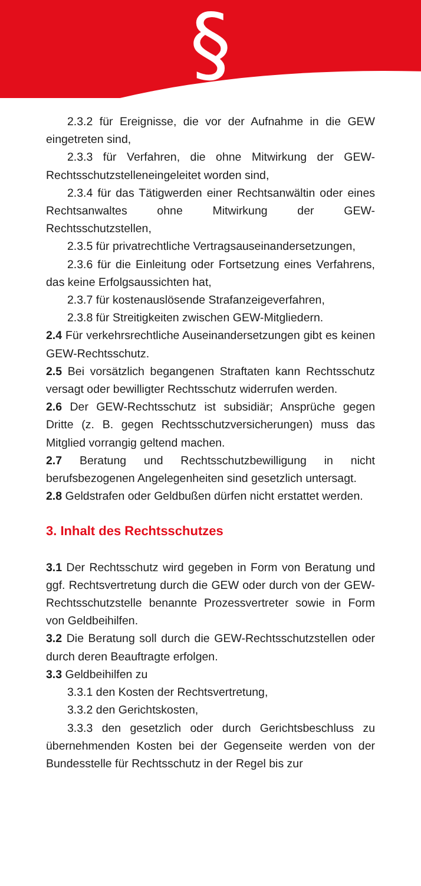§
2.3.2 für Ereignisse, die vor der Aufnahme in die GEW eingetreten sind,
2.3.3 für Verfahren, die ohne Mitwirkung der GEW-Rechtsschutzstelleneingeleitet worden sind,
2.3.4 für das Tätigwerden einer Rechtsanwältin oder eines Rechtsanwaltes ohne Mitwirkung der GEW- Rechtsschutzstellen,
2.3.5 für privatrechtliche Vertragsauseinandersetzungen,
2.3.6 für die Einleitung oder Fortsetzung eines Verfahrens, das keine Erfolgsaussichten hat,
2.3.7 für kostenauslösende Strafanzeigeverfahren,
2.3.8 für Streitigkeiten zwischen GEW-Mitgliedern.
2.4 Für verkehrsrechtliche Auseinandersetzungen gibt es keinen GEW-Rechtsschutz.
2.5 Bei vorsätzlich begangenen Straftaten kann Rechtsschutz versagt oder bewilligter Rechtsschutz widerrufen werden.
2.6 Der GEW-Rechtsschutz ist subsidiär; Ansprüche gegen Dritte (z. B. gegen Rechtsschutzversicherungen) muss das Mitglied vorrangig geltend machen.
2.7 Beratung und Rechtsschutzbewilligung in nicht berufsbezogenen Angelegenheiten sind gesetzlich untersagt.
2.8 Geldstrafen oder Geldbußen dürfen nicht erstattet werden.
3. Inhalt des Rechtsschutzes
3.1 Der Rechtsschutz wird gegeben in Form von Beratung und ggf. Rechtsvertretung durch die GEW oder durch von der GEW-Rechtsschutzstelle benannte Prozessvertreter sowie in Form von Geldbeihilfen.
3.2 Die Beratung soll durch die GEW-Rechtsschutzstellen oder durch deren Beauftragte erfolgen.
3.3 Geldbeihilfen zu
3.3.1 den Kosten der Rechtsvertretung,
3.3.2 den Gerichtskosten,
3.3.3 den gesetzlich oder durch Gerichtsbeschluss zu übernehmenden Kosten bei der Gegenseite werden von der Bundesstelle für Rechtsschutz in der Regel bis zur